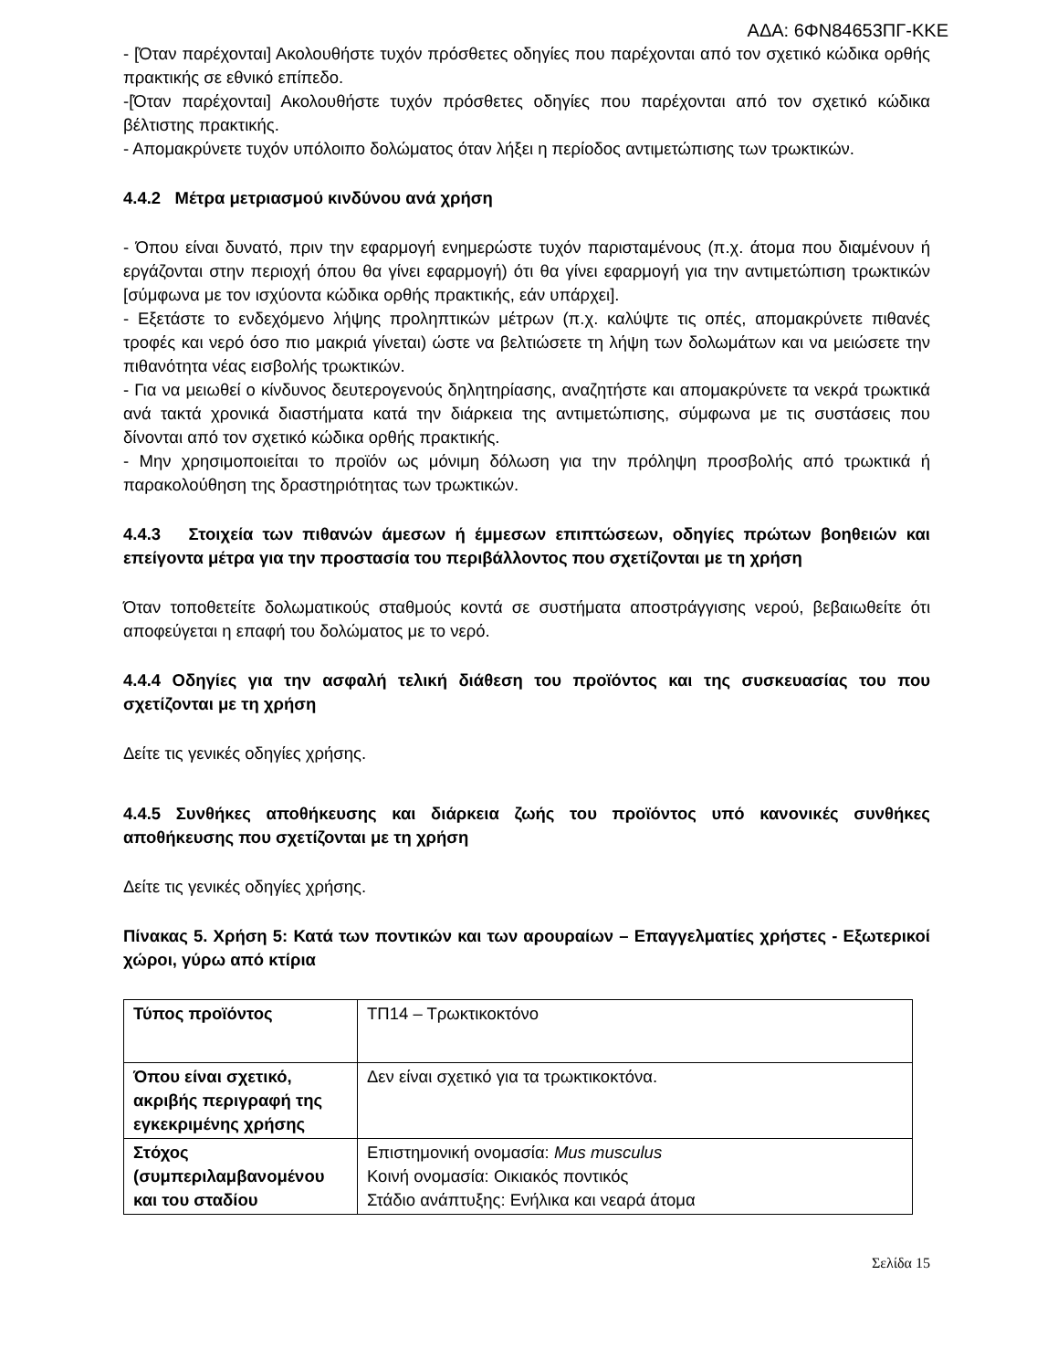ΑΔΑ: 6ΦΝ84653ΠΓ-ΚΚΕ
- [Όταν παρέχονται] Ακολουθήστε τυχόν πρόσθετες οδηγίες που παρέχονται από τον σχετικό κώδικα ορθής πρακτικής σε εθνικό επίπεδο.
-[Όταν παρέχονται] Ακολουθήστε τυχόν πρόσθετες οδηγίες που παρέχονται από τον σχετικό κώδικα βέλτιστης πρακτικής.
- Απομακρύνετε τυχόν υπόλοιπο δολώματος όταν λήξει η περίοδος αντιμετώπισης των τρωκτικών.
4.4.2 Μέτρα μετριασμού κινδύνου ανά χρήση
- Όπου είναι δυνατό, πριν την εφαρμογή ενημερώστε τυχόν παρισταμένους (π.χ. άτομα που διαμένουν ή εργάζονται στην περιοχή όπου θα γίνει εφαρμογή) ότι θα γίνει εφαρμογή για την αντιμετώπιση τρωκτικών [σύμφωνα με τον ισχύοντα κώδικα ορθής πρακτικής, εάν υπάρχει].
- Εξετάστε το ενδεχόμενο λήψης προληπτικών μέτρων (π.χ. καλύψτε τις οπές, απομακρύνετε πιθανές τροφές και νερό όσο πιο μακριά γίνεται) ώστε να βελτιώσετε τη λήψη των δολωμάτων και να μειώσετε την πιθανότητα νέας εισβολής τρωκτικών.
- Για να μειωθεί ο κίνδυνος δευτερογενούς δηλητηρίασης, αναζητήστε και απομακρύνετε τα νεκρά τρωκτικά ανά τακτά χρονικά διαστήματα κατά την διάρκεια της αντιμετώπισης, σύμφωνα με τις συστάσεις που δίνονται από τον σχετικό κώδικα ορθής πρακτικής.
- Μην χρησιμοποιείται το προϊόν ως μόνιμη δόλωση για την πρόληψη προσβολής από τρωκτικά ή παρακολούθηση της δραστηριότητας των τρωκτικών.
4.4.3 Στοιχεία των πιθανών άμεσων ή έμμεσων επιπτώσεων, οδηγίες πρώτων βοηθειών και επείγοντα μέτρα για την προστασία του περιβάλλοντος που σχετίζονται με τη χρήση
Όταν τοποθετείτε δολωματικούς σταθμούς κοντά σε συστήματα αποστράγγισης νερού, βεβαιωθείτε ότι αποφεύγεται η επαφή του δολώματος με το νερό.
4.4.4 Οδηγίες για την ασφαλή τελική διάθεση του προϊόντος και της συσκευασίας του που σχετίζονται με τη χρήση
Δείτε τις γενικές οδηγίες χρήσης.
4.4.5 Συνθήκες αποθήκευσης και διάρκεια ζωής του προϊόντος υπό κανονικές συνθήκες αποθήκευσης που σχετίζονται με τη χρήση
Δείτε τις γενικές οδηγίες χρήσης.
Πίνακας 5. Χρήση 5: Κατά των ποντικών και των αρουραίων – Επαγγελματίες χρήστες - Εξωτερικοί χώροι, γύρω από κτίρια
| Τύπος προϊόντος | ΤΠ14 – Τρωκτικοκτόνο |
| Όπου είναι σχετικό, ακριβής περιγραφή της εγκεκριμένης χρήσης | Δεν είναι σχετικό για τα τρωκτικοκτόνα. |
| Στόχος (συμπεριλαμβανομένου και του σταδίου | Επιστημονική ονομασία: Mus musculus Κοινή ονομασία: Οικιακός ποντικός Στάδιο ανάπτυξης: Ενήλικα και νεαρά άτομα |
Σελίδα 15